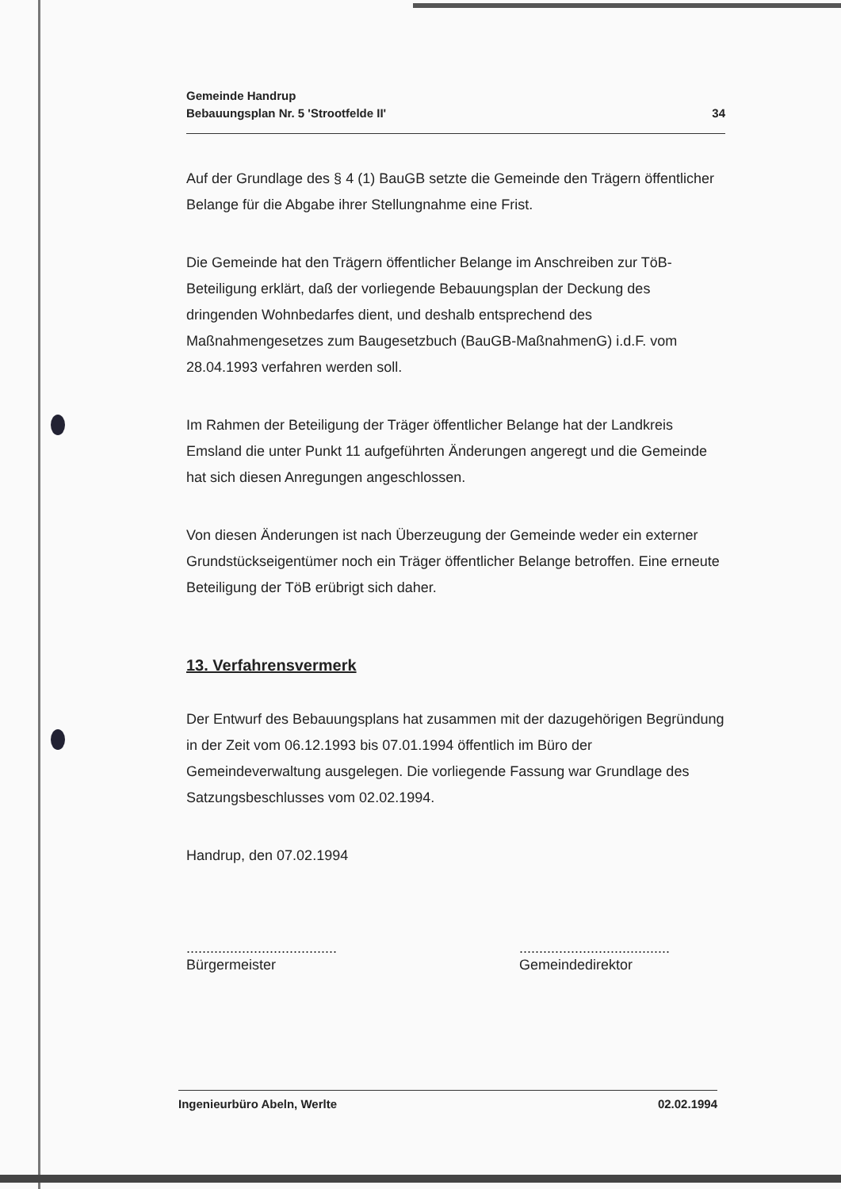Gemeinde Handrup
Bebauungsplan Nr. 5 'Strootfelde II'
34
Auf der Grundlage des § 4 (1) BauGB setzte die Gemeinde den Trägern öffentlicher Belange für die Abgabe ihrer Stellungnahme eine Frist.
Die Gemeinde hat den Trägern öffentlicher Belange im Anschreiben zur TöB-Beteiligung erklärt, daß der vorliegende Bebauungsplan der Deckung des dringenden Wohnbedarfes dient, und deshalb entsprechend des Maßnahmengesetzes zum Baugesetzbuch (BauGB-MaßnahmenG) i.d.F. vom 28.04.1993 verfahren werden soll.
Im Rahmen der Beteiligung der Träger öffentlicher Belange hat der Landkreis Emsland die unter Punkt 11 aufgeführten Änderungen angeregt und die Gemeinde hat sich diesen Anregungen angeschlossen.
Von diesen Änderungen ist nach Überzeugung der Gemeinde weder ein externer Grundstückseigentümer noch ein Träger öffentlicher Belange betroffen. Eine erneute Beteiligung der TöB erübrigt sich daher.
13. Verfahrensvermerk
Der Entwurf des Bebauungsplans hat zusammen mit der dazugehörigen Begründung in der Zeit vom 06.12.1993 bis 07.01.1994 öffentlich im Büro der Gemeindeverwaltung ausgelegen. Die vorliegende Fassung war Grundlage des Satzungsbeschlusses vom 02.02.1994.
Handrup, den 07.02.1994
......................................
Bürgermeister
......................................
Gemeindedirektor
Ingenieurbüro Abeln, Werlte 02.02.1994